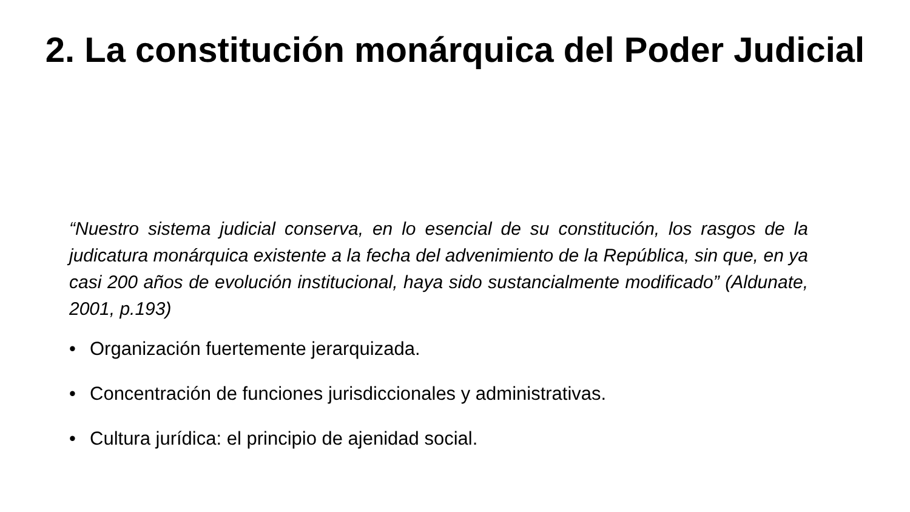2. La constitución monárquica del Poder Judicial
“Nuestro sistema judicial conserva, en lo esencial de su constitución, los rasgos de la judicatura monárquica existente a la fecha del advenimiento de la República, sin que, en ya casi 200 años de evolución institucional, haya sido sustancialmente modificado” (Aldunate, 2001, p.193)
• Organización fuertemente jerarquizada.
• Concentración de funciones jurisdiccionales y administrativas.
• Cultura jurídica: el principio de ajenidad social.